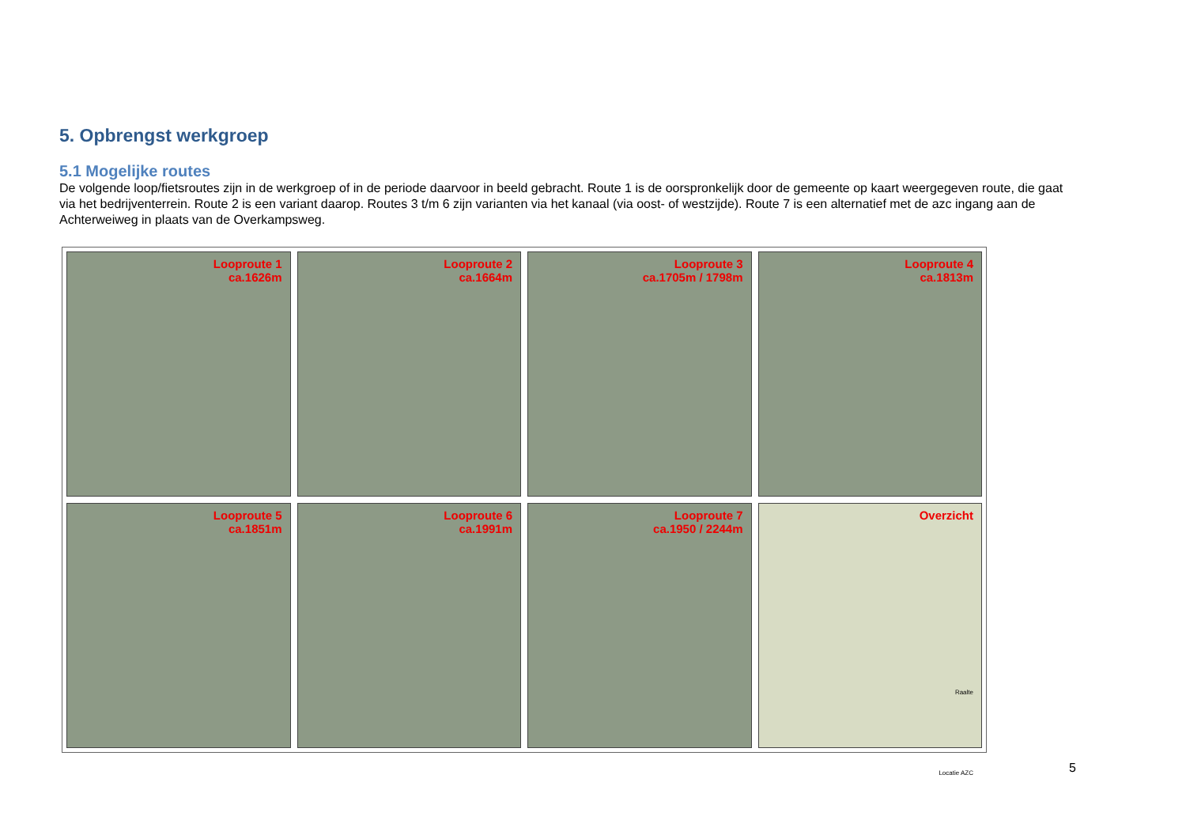5. Opbrengst werkgroep
5.1 Mogelijke routes
De volgende loop/fietsroutes zijn in de werkgroep of in de periode daarvoor in beeld gebracht. Route 1 is de oorspronkelijk door de gemeente op kaart weergegeven route, die gaat via het bedrijventerrein. Route 2 is een variant daarop. Routes 3 t/m 6 zijn varianten via het kanaal (via oost- of westzijde). Route 7 is een alternatief met de azc ingang aan de Achterweiweg in plaats van de Overkampsweg.
Looproute 1
ca.1626m
Looproute 2
ca.1664m
Looproute 3
ca.1705m / 1798m
Looproute 4
ca.1813m
Looproute 5
ca.1851m
Looproute 6
ca.1991m
Looproute 7
ca.1950 / 2244m
Overzicht
Raalte
Locatie AZC
5